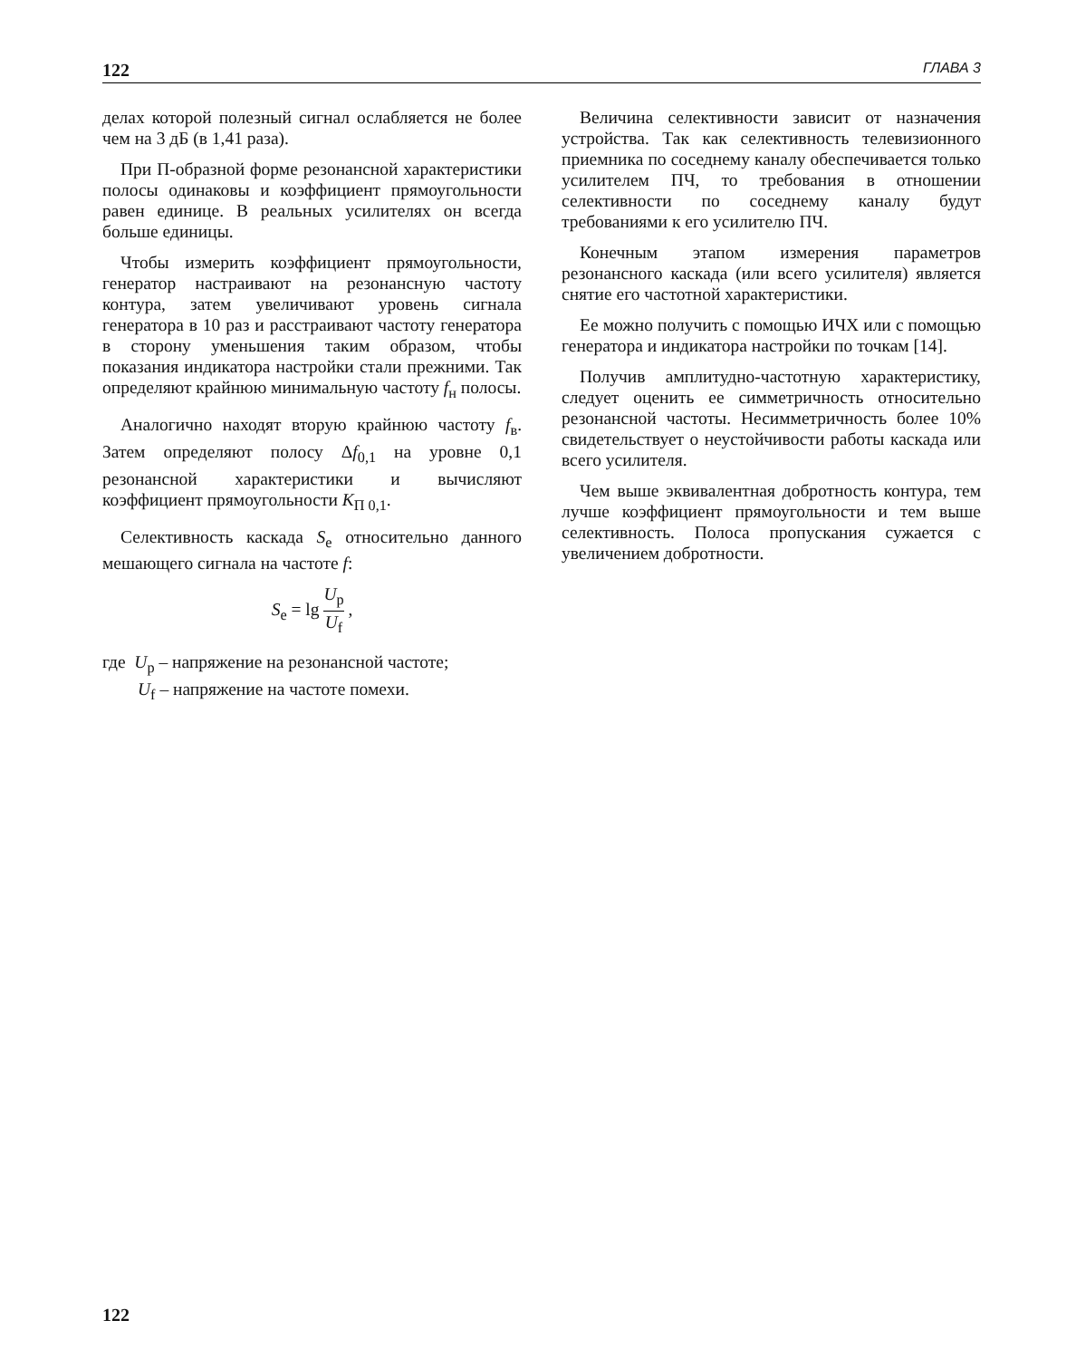122 ГЛАВА 3
делах которой полезный сигнал ослабляется не более чем на 3 дБ (в 1,41 раза).
При П-образной форме резонансной характеристики полосы одинаковы и коэффициент прямоугольности равен единице. В реальных усилителях он всегда больше единицы.
Чтобы измерить коэффициент прямоугольности, генератор настраивают на резонансную частоту контура, затем увеличивают уровень сигнала генератора в 10 раз и расстраивают частоту генератора в сторону уменьшения таким образом, чтобы показания индикатора настройки стали прежними. Так определяют крайнюю минимальную частоту f<sub>н</sub> полосы.
Аналогично находят вторую крайнюю частоту f<sub>в</sub>. Затем определяют полосу Δf<sub>0,1</sub> на уровне 0,1 резонансной характеристики и вычисляют коэффициент прямоугольности K<sub>П 0,1</sub>.
Селективность каскада S<sub>e</sub> относительно данного мешающего сигнала на частоте f:
S<sub>e</sub> = lg U<sub>p</sub> U<sub>f</sub> ,
где U<sub>p</sub> – напряжение на резонансной частоте;
U<sub>f</sub> – напряжение на частоте помехи.
Величина селективности зависит от назначения устройства. Так как селективность телевизионного приемника по соседнему каналу обеспечивается только усилителем ПЧ, то требования в отношении селективности по соседнему каналу будут требованиями к его усилителю ПЧ.
Конечным этапом измерения параметров резонансного каскада (или всего усилителя) является снятие его частотной характеристики.
Ее можно получить с помощью ИЧХ или с помощью генератора и индикатора настройки по точкам [14].
Получив амплитудно-частотную характеристику, следует оценить ее симметричность относительно резонансной частоты. Несимметричность более 10% свидетельствует о неустойчивости работы каскада или всего усилителя.
Чем выше эквивалентная добротность контура, тем лучше коэффициент прямоугольности и тем выше селективность. Полоса пропускания сужается с увеличением добротности.
122